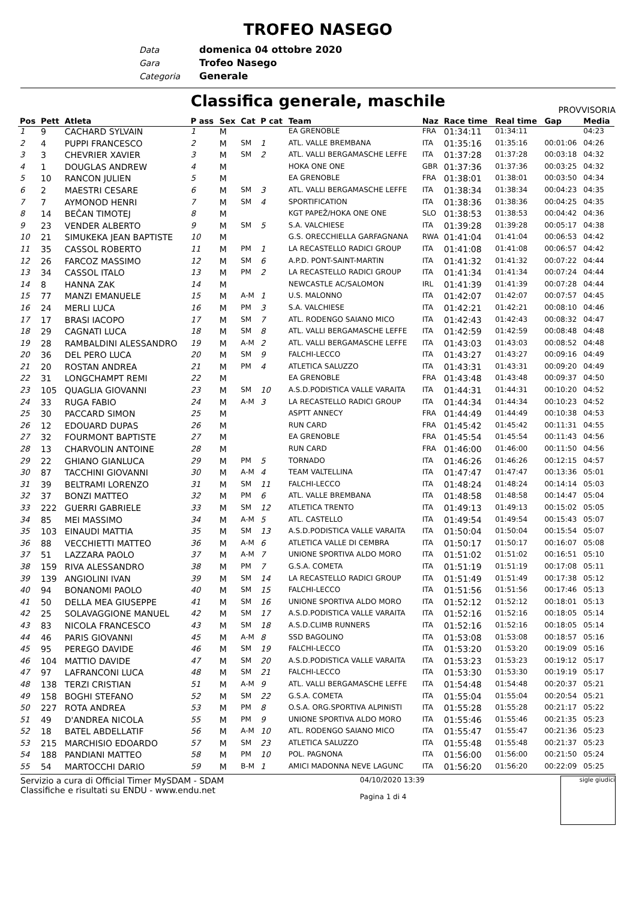TROFEO NASEGO
Data domenica 04 ottobre 2020
Gara Trofeo Nasego
Categoria Generale
Classifica generale, maschile
PROVVISORIA
| Pos | Pett | Atleta | P ass | Sex | Cat | P cat | Team | Naz | Race time | Real time | Gap | Media |
| --- | --- | --- | --- | --- | --- | --- | --- | --- | --- | --- | --- | --- |
| 1 | 9 | CACHARD SYLVAIN | 1 | M | | | EA GRENOBLE | FRA | 01:34:11 | 01:34:11 | | 04:23 |
| 2 | 4 | PUPPI FRANCESCO | 2 | M | SM | 1 | ATL. VALLE BREMBANA | ITA | 01:35:16 | 01:35:16 | 00:01:06 | 04:26 |
| 3 | 3 | CHEVRIER XAVIER | 3 | M | SM | 2 | ATL. VALLI BERGAMASCHE LEFFE | ITA | 01:37:28 | 01:37:28 | 00:03:18 | 04:32 |
| 4 | 1 | DOUGLAS ANDREW | 4 | M | | | HOKA ONE ONE | GBR | 01:37:36 | 01:37:36 | 00:03:25 | 04:32 |
| 5 | 10 | RANCON JULIEN | 5 | M | | | EA GRENOBLE | FRA | 01:38:01 | 01:38:01 | 00:03:50 | 04:34 |
| 6 | 2 | MAESTRI CESARE | 6 | M | SM | 3 | ATL. VALLI BERGAMASCHE LEFFE | ITA | 01:38:34 | 01:38:34 | 00:04:23 | 04:35 |
| 7 | 7 | AYMONOD HENRI | 7 | M | SM | 4 | SPORTIFICATION | ITA | 01:38:36 | 01:38:36 | 00:04:25 | 04:35 |
| 8 | 14 | BEČAN TIMOTEJ | 8 | M | | | KGT PAPEŽ/HOKA ONE ONE | SLO | 01:38:53 | 01:38:53 | 00:04:42 | 04:36 |
| 9 | 23 | VENDER ALBERTO | 9 | M | SM | 5 | S.A. VALCHIESE | ITA | 01:39:28 | 01:39:28 | 00:05:17 | 04:38 |
| 10 | 21 | SIMUKEKA JEAN BAPTISTE | 10 | M | | | G.S. ORECCHIELLA GARFAGNANA | RWA | 01:41:04 | 01:41:04 | 00:06:53 | 04:42 |
| 11 | 35 | CASSOL ROBERTO | 11 | M | PM | 1 | LA RECASTELLO RADICI GROUP | ITA | 01:41:08 | 01:41:08 | 00:06:57 | 04:42 |
| 12 | 26 | FARCOZ MASSIMO | 12 | M | SM | 6 | A.P.D. PONT-SAINT-MARTIN | ITA | 01:41:32 | 01:41:32 | 00:07:22 | 04:44 |
| 13 | 34 | CASSOL ITALO | 13 | M | PM | 2 | LA RECASTELLO RADICI GROUP | ITA | 01:41:34 | 01:41:34 | 00:07:24 | 04:44 |
| 14 | 8 | HANNA ZAK | 14 | M | | | NEWCASTLE AC/SALOMON | IRL | 01:41:39 | 01:41:39 | 00:07:28 | 04:44 |
| 15 | 77 | MANZI EMANUELE | 15 | M | A-M | 1 | U.S. MALONNO | ITA | 01:42:07 | 01:42:07 | 00:07:57 | 04:45 |
| 16 | 24 | MERLI LUCA | 16 | M | PM | 3 | S.A. VALCHIESE | ITA | 01:42:21 | 01:42:21 | 00:08:10 | 04:46 |
| 17 | 17 | BRASI IACOPO | 17 | M | SM | 7 | ATL. RODENGO SAIANO MICO | ITA | 01:42:43 | 01:42:43 | 00:08:32 | 04:47 |
| 18 | 29 | CAGNATI LUCA | 18 | M | SM | 8 | ATL. VALLI BERGAMASCHE LEFFE | ITA | 01:42:59 | 01:42:59 | 00:08:48 | 04:48 |
| 19 | 28 | RAMBALDINI ALESSANDRO | 19 | M | A-M | 2 | ATL. VALLI BERGAMASCHE LEFFE | ITA | 01:43:03 | 01:43:03 | 00:08:52 | 04:48 |
| 20 | 36 | DEL PERO LUCA | 20 | M | SM | 9 | FALCHI-LECCO | ITA | 01:43:27 | 01:43:27 | 00:09:16 | 04:49 |
| 21 | 20 | ROSTAN ANDREA | 21 | M | PM | 4 | ATLETICA SALUZZO | ITA | 01:43:31 | 01:43:31 | 00:09:20 | 04:49 |
| 22 | 31 | LONGCHAMPT REMI | 22 | M | | | EA GRENOBLE | FRA | 01:43:48 | 01:43:48 | 00:09:37 | 04:50 |
| 23 | 105 | QUAGLIA GIOVANNI | 23 | M | SM | 10 | A.S.D.PODISTICA VALLE VARAITA | ITA | 01:44:31 | 01:44:31 | 00:10:20 | 04:52 |
| 24 | 33 | RUGA FABIO | 24 | M | A-M | 3 | LA RECASTELLO RADICI GROUP | ITA | 01:44:34 | 01:44:34 | 00:10:23 | 04:52 |
| 25 | 30 | PACCARD SIMON | 25 | M | | | ASPTT ANNECY | FRA | 01:44:49 | 01:44:49 | 00:10:38 | 04:53 |
| 26 | 12 | EDOUARD DUPAS | 26 | M | | | RUN CARD | FRA | 01:45:42 | 01:45:42 | 00:11:31 | 04:55 |
| 27 | 32 | FOURMONT BAPTISTE | 27 | M | | | EA GRENOBLE | FRA | 01:45:54 | 01:45:54 | 00:11:43 | 04:56 |
| 28 | 13 | CHARVOLIN ANTOINE | 28 | M | | | RUN CARD | FRA | 01:46:00 | 01:46:00 | 00:11:50 | 04:56 |
| 29 | 22 | GHIANO GIANLUCA | 29 | M | PM | 5 | TORNADO | ITA | 01:46:26 | 01:46:26 | 00:12:15 | 04:57 |
| 30 | 87 | TACCHINI GIOVANNI | 30 | M | A-M | 4 | TEAM VALTELLINA | ITA | 01:47:47 | 01:47:47 | 00:13:36 | 05:01 |
| 31 | 39 | BELTRAMI LORENZO | 31 | M | SM | 11 | FALCHI-LECCO | ITA | 01:48:24 | 01:48:24 | 00:14:14 | 05:03 |
| 32 | 37 | BONZI MATTEO | 32 | M | PM | 6 | ATL. VALLE BREMBANA | ITA | 01:48:58 | 01:48:58 | 00:14:47 | 05:04 |
| 33 | 222 | GUERRI GABRIELE | 33 | M | SM | 12 | ATLETICA TRENTO | ITA | 01:49:13 | 01:49:13 | 00:15:02 | 05:05 |
| 34 | 85 | MEI MASSIMO | 34 | M | A-M | 5 | ATL. CASTELLO | ITA | 01:49:54 | 01:49:54 | 00:15:43 | 05:07 |
| 35 | 103 | EINAUDI MATTIA | 35 | M | SM | 13 | A.S.D.PODISTICA VALLE VARAITA | ITA | 01:50:04 | 01:50:04 | 00:15:54 | 05:07 |
| 36 | 88 | VECCHIETTI MATTEO | 36 | M | A-M | 6 | ATLETICA VALLE DI CEMBRA | ITA | 01:50:17 | 01:50:17 | 00:16:07 | 05:08 |
| 37 | 51 | LAZZARA PAOLO | 37 | M | A-M | 7 | UNIONE SPORTIVA ALDO MORO | ITA | 01:51:02 | 01:51:02 | 00:16:51 | 05:10 |
| 38 | 159 | RIVA ALESSANDRO | 38 | M | PM | 7 | G.S.A. COMETA | ITA | 01:51:19 | 01:51:19 | 00:17:08 | 05:11 |
| 39 | 139 | ANGIOLINI IVAN | 39 | M | SM | 14 | LA RECASTELLO RADICI GROUP | ITA | 01:51:49 | 01:51:49 | 00:17:38 | 05:12 |
| 40 | 94 | BONANOMI PAOLO | 40 | M | SM | 15 | FALCHI-LECCO | ITA | 01:51:56 | 01:51:56 | 00:17:46 | 05:13 |
| 41 | 50 | DELLA MEA GIUSEPPE | 41 | M | SM | 16 | UNIONE SPORTIVA ALDO MORO | ITA | 01:52:12 | 01:52:12 | 00:18:01 | 05:13 |
| 42 | 25 | SOLAVAGGIONE MANUEL | 42 | M | SM | 17 | A.S.D.PODISTICA VALLE VARAITA | ITA | 01:52:16 | 01:52:16 | 00:18:05 | 05:14 |
| 43 | 83 | NICOLA FRANCESCO | 43 | M | SM | 18 | A.S.D.CLIMB RUNNERS | ITA | 01:52:16 | 01:52:16 | 00:18:05 | 05:14 |
| 44 | 46 | PARIS GIOVANNI | 45 | M | A-M | 8 | SSD BAGOLINO | ITA | 01:53:08 | 01:53:08 | 00:18:57 | 05:16 |
| 45 | 95 | PEREGO DAVIDE | 46 | M | SM | 19 | FALCHI-LECCO | ITA | 01:53:20 | 01:53:20 | 00:19:09 | 05:16 |
| 46 | 104 | MATTIO DAVIDE | 47 | M | SM | 20 | A.S.D.PODISTICA VALLE VARAITA | ITA | 01:53:23 | 01:53:23 | 00:19:12 | 05:17 |
| 47 | 97 | LAFRANCONI LUCA | 48 | M | SM | 21 | FALCHI-LECCO | ITA | 01:53:30 | 01:53:30 | 00:19:19 | 05:17 |
| 48 | 138 | TERZI CRISTIAN | 51 | M | A-M | 9 | ATL. VALLI BERGAMASCHE LEFFE | ITA | 01:54:48 | 01:54:48 | 00:20:37 | 05:21 |
| 49 | 158 | BOGHI STEFANO | 52 | M | SM | 22 | G.S.A. COMETA | ITA | 01:55:04 | 01:55:04 | 00:20:54 | 05:21 |
| 50 | 227 | ROTA ANDREA | 53 | M | PM | 8 | O.S.A. ORG.SPORTIVA ALPINISTI | ITA | 01:55:28 | 01:55:28 | 00:21:17 | 05:22 |
| 51 | 49 | D'ANDREA NICOLA | 55 | M | PM | 9 | UNIONE SPORTIVA ALDO MORO | ITA | 01:55:46 | 01:55:46 | 00:21:35 | 05:23 |
| 52 | 18 | BATEL ABDELLATIF | 56 | M | A-M | 10 | ATL. RODENGO SAIANO MICO | ITA | 01:55:47 | 01:55:47 | 00:21:36 | 05:23 |
| 53 | 215 | MARCHISIO EDOARDO | 57 | M | SM | 23 | ATLETICA SALUZZO | ITA | 01:55:48 | 01:55:48 | 00:21:37 | 05:23 |
| 54 | 188 | PANDIANI MATTEO | 58 | M | PM | 10 | POL. PAGNONA | ITA | 01:56:00 | 01:56:00 | 00:21:50 | 05:24 |
| 55 | 54 | MARTOCCHI DARIO | 59 | M | B-M | 1 | AMICI MADONNA NEVE LAGUNC | ITA | 01:56:20 | 01:56:20 | 00:22:09 | 05:25 |
Servizio a cura di Official Timer MySDAM - SDAM
Classifiche e risultati su ENDU - www.endu.net
04/10/2020 13:39
Pagina 1 di 4
sigle giudici